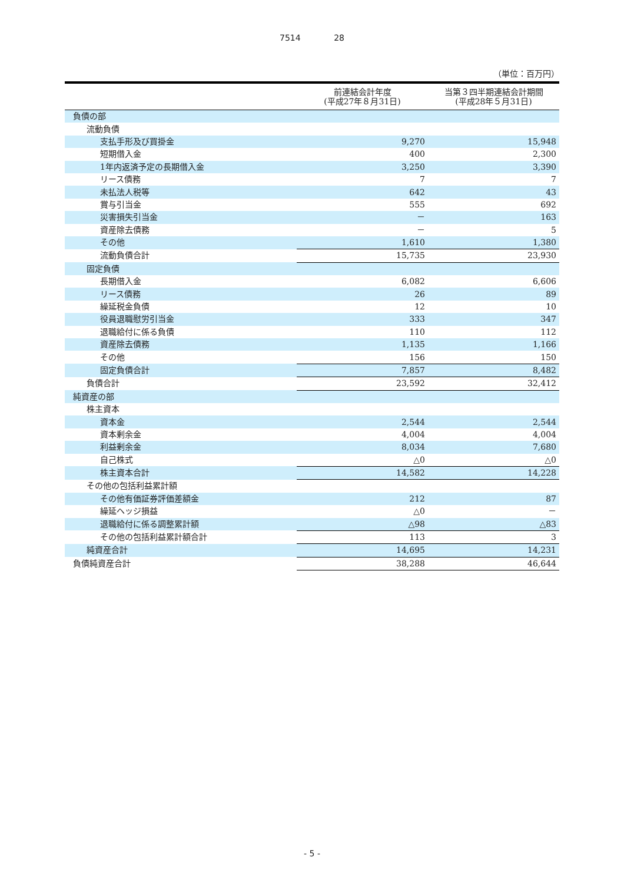7514 28
（単位：百万円）
| | 前連結会計年度 (平成27年８月31日) | 当第３四半期連結会計期間 (平成28年５月31日) |
| --- | --- | --- |
| 負債の部 | | |
| 流動負債 | | |
| 支払手形及び買掛金 | 9,270 | 15,948 |
| 短期借入金 | 400 | 2,300 |
| 1年内返済予定の長期借入金 | 3,250 | 3,390 |
| リース債務 | 7 | 7 |
| 未払法人税等 | 642 | 43 |
| 賞与引当金 | 555 | 692 |
| 災害損失引当金 | － | 163 |
| 資産除去債務 | － | 5 |
| その他 | 1,610 | 1,380 |
| 流動負債合計 | 15,735 | 23,930 |
| 固定負債 | | |
| 長期借入金 | 6,082 | 6,606 |
| リース債務 | 26 | 89 |
| 繰延税金負債 | 12 | 10 |
| 役員退職慰労引当金 | 333 | 347 |
| 退職給付に係る負債 | 110 | 112 |
| 資産除去債務 | 1,135 | 1,166 |
| その他 | 156 | 150 |
| 固定負債合計 | 7,857 | 8,482 |
| 負債合計 | 23,592 | 32,412 |
| 純資産の部 | | |
| 株主資本 | | |
| 資本金 | 2,544 | 2,544 |
| 資本剰余金 | 4,004 | 4,004 |
| 利益剰余金 | 8,034 | 7,680 |
| 自己株式 | △0 | △0 |
| 株主資本合計 | 14,582 | 14,228 |
| その他の包括利益累計額 | | |
| その他有価証券評価差額金 | 212 | 87 |
| 繰延ヘッジ損益 | △0 | － |
| 退職給付に係る調整累計額 | △98 | △83 |
| その他の包括利益累計額合計 | 113 | 3 |
| 純資産合計 | 14,695 | 14,231 |
| 負債純資産合計 | 38,288 | 46,644 |
- 5 -